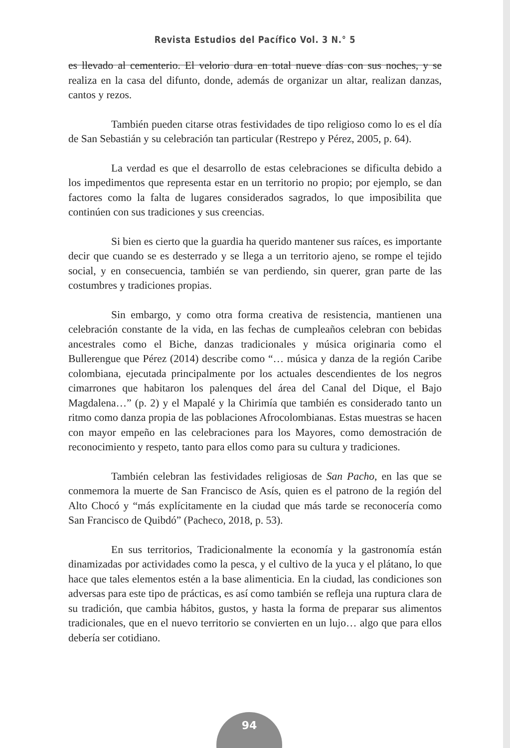Revista Estudios del Pacífico Vol. 3 N.° 5
es llevado al cementerio. El velorio dura en total nueve días con sus noches, y se realiza en la casa del difunto, donde, además de organizar un altar, realizan danzas, cantos y rezos.
También pueden citarse otras festividades de tipo religioso como lo es el día de San Sebastián y su celebración tan particular (Restrepo y Pérez, 2005, p. 64).
La verdad es que el desarrollo de estas celebraciones se dificulta debido a los impedimentos que representa estar en un territorio no propio; por ejemplo, se dan factores como la falta de lugares considerados sagrados, lo que imposibilita que continúen con sus tradiciones y sus creencias.
Si bien es cierto que la guardia ha querido mantener sus raíces, es importante decir que cuando se es desterrado y se llega a un territorio ajeno, se rompe el tejido social, y en consecuencia, también se van perdiendo, sin querer, gran parte de las costumbres y tradiciones propias.
Sin embargo, y como otra forma creativa de resistencia, mantienen una celebración constante de la vida, en las fechas de cumpleaños celebran con bebidas ancestrales como el Biche, danzas tradicionales y música originaria como el Bullerengue que Pérez (2014) describe como “… música y danza de la región Caribe colombiana, ejecutada principalmente por los actuales descendientes de los negros cimarrones que habitaron los palenques del área del Canal del Dique, el Bajo Magdalena…” (p. 2) y el Mapalé y la Chirimía que también es considerado tanto un ritmo como danza propia de las poblaciones Afrocolombianas. Estas muestras se hacen con mayor empeño en las celebraciones para los Mayores, como demostración de reconocimiento y respeto, tanto para ellos como para su cultura y tradiciones.
También celebran las festividades religiosas de San Pacho, en las que se conmemora la muerte de San Francisco de Asís, quien es el patrono de la región del Alto Chocó y “más explícitamente en la ciudad que más tarde se reconocería como San Francisco de Quibdó” (Pacheco, 2018, p. 53).
En sus territorios, Tradicionalmente la economía y la gastronomía están dinamizadas por actividades como la pesca, y el cultivo de la yuca y el plátano, lo que hace que tales elementos estén a la base alimenticia. En la ciudad, las condiciones son adversas para este tipo de prácticas, es así como también se refleja una ruptura clara de su tradición, que cambia hábitos, gustos, y hasta la forma de preparar sus alimentos tradicionales, que en el nuevo territorio se convierten en un lujo… algo que para ellos debería ser cotidiano.
94